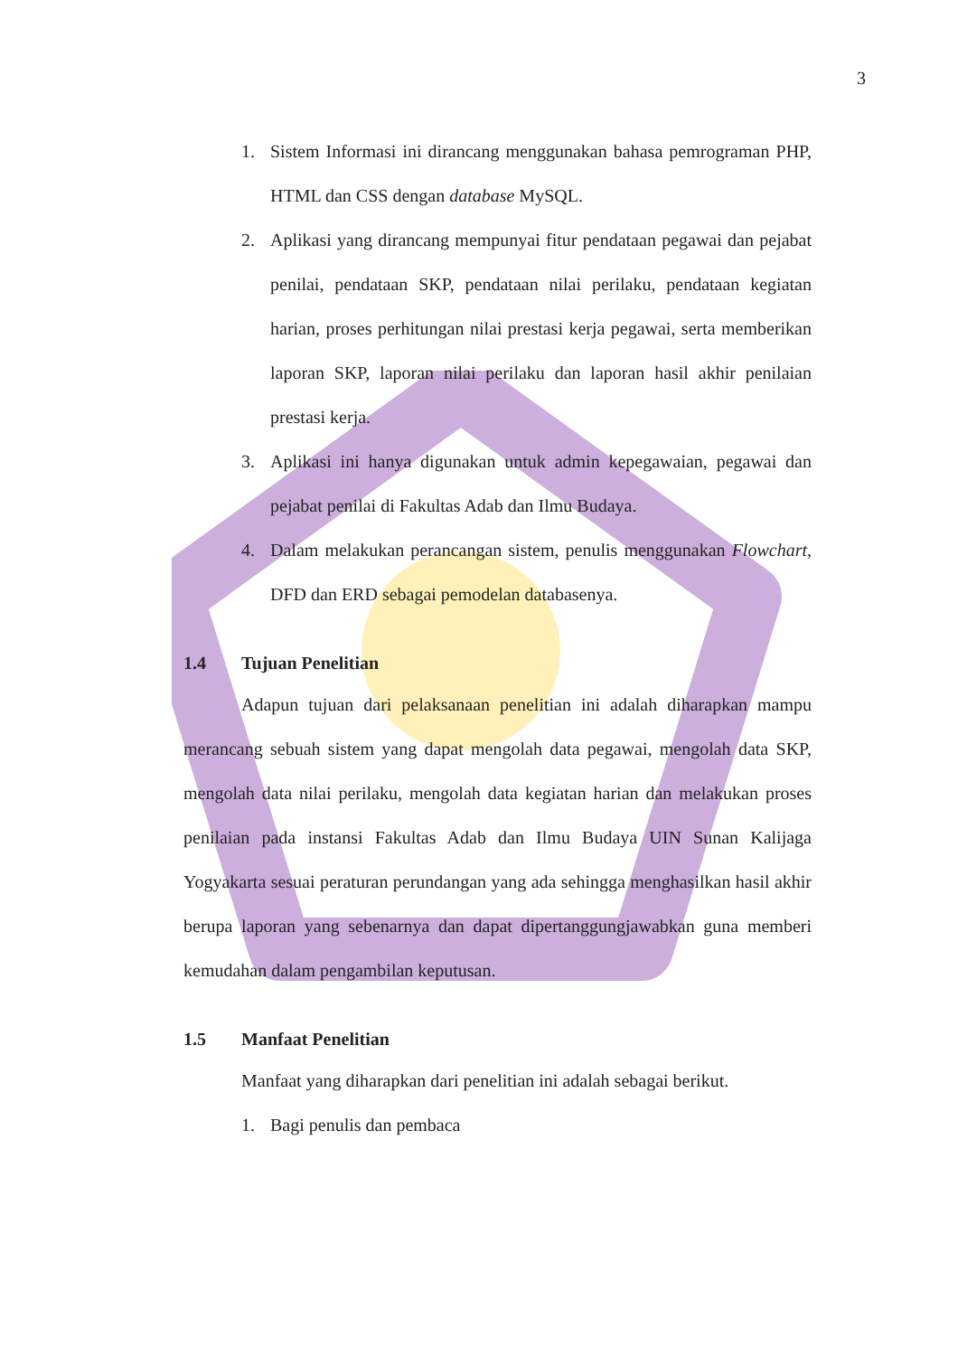3
1. Sistem Informasi ini dirancang menggunakan bahasa pemrograman PHP, HTML dan CSS dengan database MySQL.
2. Aplikasi yang dirancang mempunyai fitur pendataan pegawai dan pejabat penilai, pendataan SKP, pendataan nilai perilaku, pendataan kegiatan harian, proses perhitungan nilai prestasi kerja pegawai, serta memberikan laporan SKP, laporan nilai perilaku dan laporan hasil akhir penilaian prestasi kerja.
3. Aplikasi ini hanya digunakan untuk admin kepegawaian, pegawai dan pejabat penilai di Fakultas Adab dan Ilmu Budaya.
4. Dalam melakukan perancangan sistem, penulis menggunakan Flowchart, DFD dan ERD sebagai pemodelan databasenya.
1.4 Tujuan Penelitian
Adapun tujuan dari pelaksanaan penelitian ini adalah diharapkan mampu merancang sebuah sistem yang dapat mengolah data pegawai, mengolah data SKP, mengolah data nilai perilaku, mengolah data kegiatan harian dan melakukan proses penilaian pada instansi Fakultas Adab dan Ilmu Budaya UIN Sunan Kalijaga Yogyakarta sesuai peraturan perundangan yang ada sehingga menghasilkan hasil akhir berupa laporan yang sebenarnya dan dapat dipertanggungjawabkan guna memberi kemudahan dalam pengambilan keputusan.
1.5 Manfaat Penelitian
Manfaat yang diharapkan dari penelitian ini adalah sebagai berikut.
1. Bagi penulis dan pembaca